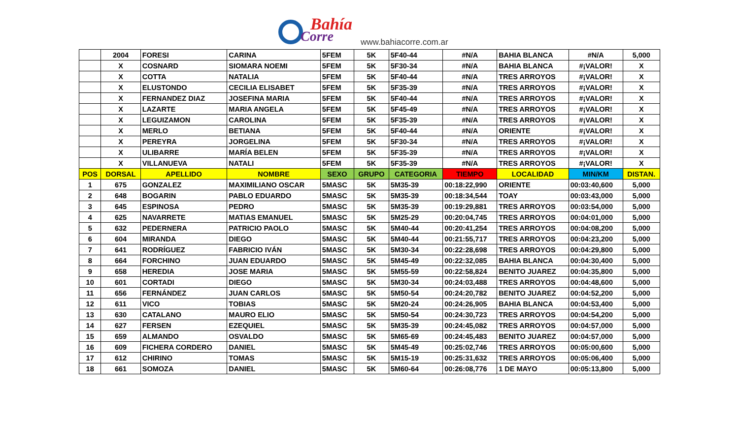Bahía
Corre www.bahiacorre.com.ar
| | 2004 | FORESI | CARINA | 5FEM | 5K | 5F40-44 | #N/A | BAHIA BLANCA | #N/A | 5,000 |
| | X | COSNARD | SIOMARA NOEMI | 5FEM | 5K | 5F30-34 | #N/A | BAHIA BLANCA | #¡VALOR! | X |
| | X | COTTA | NATALIA | 5FEM | 5K | 5F40-44 | #N/A | TRES ARROYOS | #¡VALOR! | X |
| | X | ELUSTONDO | CECILIA ELISABET | 5FEM | 5K | 5F35-39 | #N/A | TRES ARROYOS | #¡VALOR! | X |
| | X | FERNANDEZ DIAZ | JOSEFINA MARIA | 5FEM | 5K | 5F40-44 | #N/A | TRES ARROYOS | #¡VALOR! | X |
| | X | LAZARTE | MARIA ANGELA | 5FEM | 5K | 5F45-49 | #N/A | TRES ARROYOS | #¡VALOR! | X |
| | X | LEGUIZAMON | CAROLINA | 5FEM | 5K | 5F35-39 | #N/A | TRES ARROYOS | #¡VALOR! | X |
| | X | MERLO | BETIANA | 5FEM | 5K | 5F40-44 | #N/A | ORIENTE | #¡VALOR! | X |
| | X | PEREYRA | JORGELINA | 5FEM | 5K | 5F30-34 | #N/A | TRES ARROYOS | #¡VALOR! | X |
| | X | ULIBARRE | MARÍA BELEN | 5FEM | 5K | 5F35-39 | #N/A | TRES ARROYOS | #¡VALOR! | X |
| | X | VILLANUEVA | NATALI | 5FEM | 5K | 5F35-39 | #N/A | TRES ARROYOS | #¡VALOR! | X |
| POS | DORSAL | APELLIDO | NOMBRE | SEXO | GRUPO | CATEGORIA | TIEMPO | LOCALIDAD | MIN/KM | DISTAN. |
| 1 | 675 | GONZALEZ | MAXIMILIANO OSCAR | 5MASC | 5K | 5M35-39 | 00:18:22,990 | ORIENTE | 00:03:40,600 | 5,000 |
| 2 | 648 | BOGARIN | PABLO EDUARDO | 5MASC | 5K | 5M35-39 | 00:18:34,544 | TOAY | 00:03:43,000 | 5,000 |
| 3 | 645 | ESPINOSA | PEDRO | 5MASC | 5K | 5M35-39 | 00:19:29,881 | TRES ARROYOS | 00:03:54,000 | 5,000 |
| 4 | 625 | NAVARRETE | MATIAS EMANUEL | 5MASC | 5K | 5M25-29 | 00:20:04,745 | TRES ARROYOS | 00:04:01,000 | 5,000 |
| 5 | 632 | PEDERNERA | PATRICIO PAOLO | 5MASC | 5K | 5M40-44 | 00:20:41,254 | TRES ARROYOS | 00:04:08,200 | 5,000 |
| 6 | 604 | MIRANDA | DIEGO | 5MASC | 5K | 5M40-44 | 00:21:55,717 | TRES ARROYOS | 00:04:23,200 | 5,000 |
| 7 | 641 | RODRÍGUEZ | FABRICIO IVÁN | 5MASC | 5K | 5M30-34 | 00:22:28,698 | TRES ARROYOS | 00:04:29,800 | 5,000 |
| 8 | 664 | FORCHINO | JUAN EDUARDO | 5MASC | 5K | 5M45-49 | 00:22:32,085 | BAHIA BLANCA | 00:04:30,400 | 5,000 |
| 9 | 658 | HEREDIA | JOSE MARIA | 5MASC | 5K | 5M55-59 | 00:22:58,824 | BENITO JUAREZ | 00:04:35,800 | 5,000 |
| 10 | 601 | CORTADI | DIEGO | 5MASC | 5K | 5M30-34 | 00:24:03,488 | TRES ARROYOS | 00:04:48,600 | 5,000 |
| 11 | 656 | FERNÁNDEZ | JUAN CARLOS | 5MASC | 5K | 5M50-54 | 00:24:20,782 | BENITO JUAREZ | 00:04:52,200 | 5,000 |
| 12 | 611 | VICO | TOBIAS | 5MASC | 5K | 5M20-24 | 00:24:26,905 | BAHIA BLANCA | 00:04:53,400 | 5,000 |
| 13 | 630 | CATALANO | MAURO ELIO | 5MASC | 5K | 5M50-54 | 00:24:30,723 | TRES ARROYOS | 00:04:54,200 | 5,000 |
| 14 | 627 | FERSEN | EZEQUIEL | 5MASC | 5K | 5M35-39 | 00:24:45,082 | TRES ARROYOS | 00:04:57,000 | 5,000 |
| 15 | 659 | ALMANDO | OSVALDO | 5MASC | 5K | 5M65-69 | 00:24:45,483 | BENITO JUAREZ | 00:04:57,000 | 5,000 |
| 16 | 609 | FICHERA CORDERO | DANIEL | 5MASC | 5K | 5M45-49 | 00:25:02,746 | TRES ARROYOS | 00:05:00,600 | 5,000 |
| 17 | 612 | CHIRINO | TOMAS | 5MASC | 5K | 5M15-19 | 00:25:31,632 | TRES ARROYOS | 00:05:06,400 | 5,000 |
| 18 | 661 | SOMOZA | DANIEL | 5MASC | 5K | 5M60-64 | 00:26:08,776 | 1 DE MAYO | 00:05:13,800 | 5,000 |